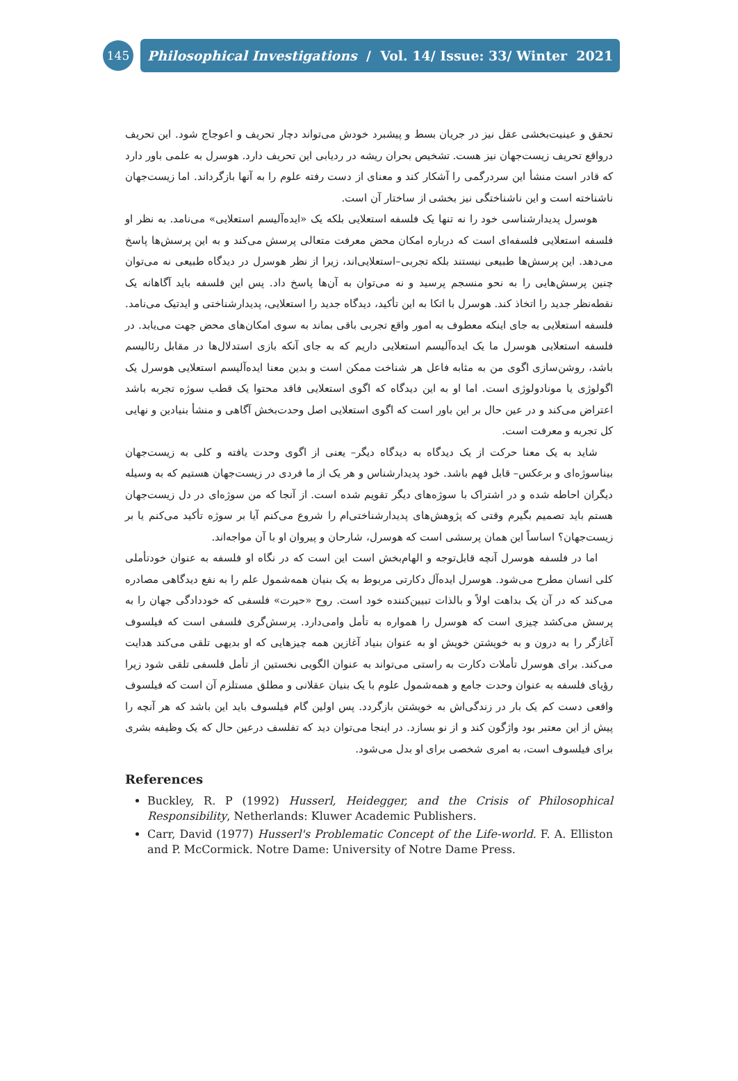145
Philosophical Investigations / Vol. 14/ Issue: 33/ Winter 2021
تحقق و عینیت‌بخشی عقل نیز در جریان بسط و پیشبرد خودش می‌تواند دچار تحریف و اعوجاج شود. این تحریف درواقع تحریف زیست‌جهان نیز هست. تشخیص بحران ریشه در ردیابی این تحریف دارد. هوسرل به علمی باور دارد که قادر است منشأ این سردرگمی را آشکار کند و معنای از دست رفته علوم را به آنها بازگرداند. اما زیست‌جهان ناشناخته است و این ناشناختگی نیز بخشی از ساختار آن است.
هوسرل پدیدارشناسی خود را نه تنها یک فلسفه استعلایی بلکه یک «ایده‌آلیسم استعلایی» می‌نامد. به نظر او فلسفه استعلایی فلسفه‌ای است که درباره امکان محض معرفت متعالی پرسش می‌کند و به این پرسش‌ها پاسخ می‌دهد. این پرسش‌ها طبیعی نیستند بلکه تجربی–استعلایی‌اند، زیرا از نظر هوسرل در دیدگاه طبیعی نه می‌توان چنین پرسش‌هایی را به نحو منسجم پرسید و نه می‌توان به آن‌ها پاسخ داد. پس این فلسفه باید آگاهانه یک نقطه‌نظر جدید را اتخاذ کند. هوسرل با اتکا به این تأکید، دیدگاه جدید را استعلایی، پدیدارشناختی و ایدتیک می‌نامد. فلسفه استعلایی به جای اینکه معطوف به امور واقع تجربی باقی بماند به سوی امکان‌های محض جهت می‌یابد. در فلسفه استعلایی هوسرل ما یک ایده‌آلیسم استعلایی داریم که به جای آنکه بازی استدلال‌ها در مقابل رئالیسم باشد، روشن‌سازی اگوی من به مثابه فاعل هر شناخت ممکن است و بدین معنا ایده‌آلیسم استعلایی هوسرل یک اگولوژی یا مونادولوژی است. اما او به این دیدگاه که اگوی استعلایی فاقد محتوا یک قطب سوژه تجربه باشد اعتراض می‌کند و در عین حال بر این باور است که اگوی استعلایی اصل وحدت‌بخش آگاهی و منشأ بنیادین و نهایی کل تجربه و معرفت است.
شاید به یک معنا حرکت از یک دیدگاه به دیدگاه دیگر– یعنی از اگوی وحدت یافته و کلی به زیست‌جهان بیناسوژه‌ای و برعکس– قابل فهم باشد. خود پدیدارشناس و هر یک از ما فردی در زیست‌جهان هستیم که به وسیله دیگران احاطه شده و در اشتراک با سوژه‌های دیگر تقویم شده است. از آنجا که من سوژه‌ای در دل زیست‌جهان هستم باید تصمیم بگیرم وقتی که پژوهش‌های پدیدارشناختی‌ام را شروع می‌کنم آیا بر سوژه تأکید می‌کنم یا بر زیست‌جهان؟ اساساً این همان پرسشی است که هوسرل، شارحان و پیروان او با آن مواجه‌اند.
اما در فلسفه هوسرل آنچه قابل‌توجه و الهام‌بخش است این است که در نگاه او فلسفه به عنوان خودتأملی کلی انسان مطرح می‌شود. هوسرل ایده‌آل دکارتی مربوط به یک بنیان همه‌شمول علم را به نفع دیدگاهی مصادره می‌کند که در آن یک بداهت اولاً و بالذات تبیین‌کننده خود است. روح «حیرت» فلسفی که خوددادگی جهان را به پرسش می‌کشد چیزی است که هوسرل را همواره به تأمل وامی‌دارد. پرسش‌گری فلسفی است که فیلسوف آغازگر را به درون و به خویشتن خویش او به عنوان بنیاد آغازین همه چیزهایی که او بدیهی تلقی می‌کند هدایت می‌کند. برای هوسرل تأملات دکارت به راستی می‌تواند به عنوان الگویی نخستین از تأمل فلسفی تلقی شود زیرا رؤیای فلسفه به عنوان وحدت جامع و همه‌شمول علوم با یک بنیان عقلانی و مطلق مستلزم آن است که فیلسوف واقعی دست کم یک بار در زندگی‌اش به خویشتن بازگردد. پس اولین گام فیلسوف باید این باشد که هر آنچه را پیش از این معتبر بود واژگون کند و از نو بسازد. در اینجا می‌توان دید که تفلسف درعین حال که یک وظیفه بشری برای فیلسوف است، به امری شخصی برای او بدل می‌شود.
References
Buckley, R. P (1992) Husserl, Heidegger, and the Crisis of Philosophical Responsibility, Netherlands: Kluwer Academic Publishers.
Carr, David (1977) Husserl's Problematic Concept of the Life-world. F. A. Elliston and P. McCormick. Notre Dame: University of Notre Dame Press.